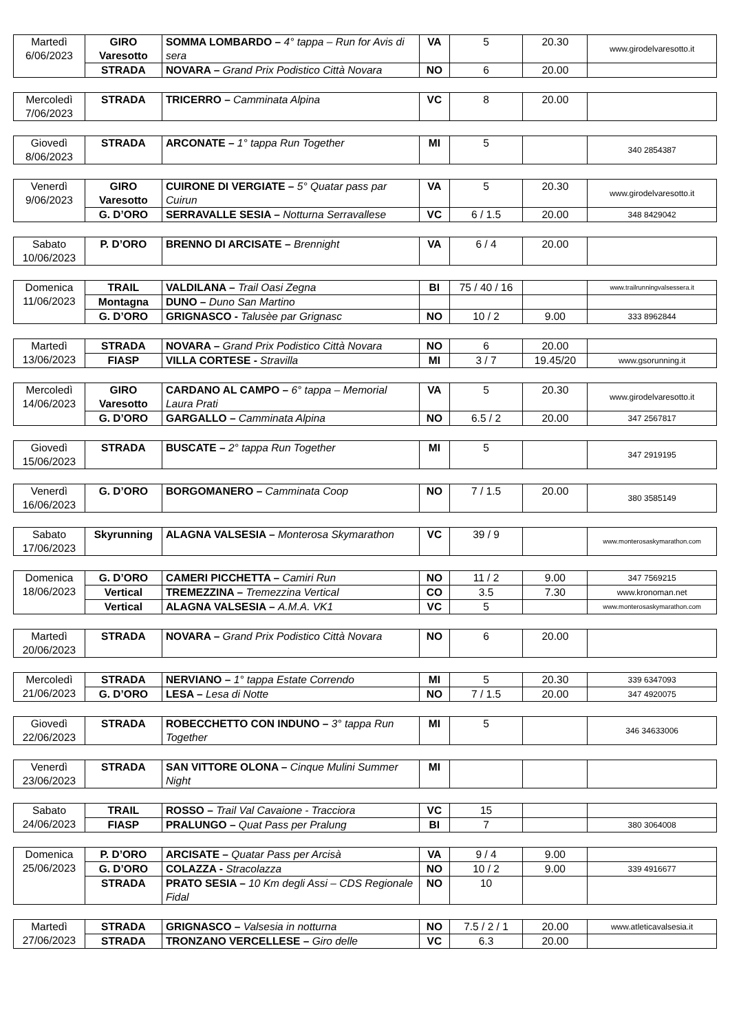| Martedì 6/06/2023 | GIRO Varesotto | SOMMA LOMBARDO – 4° tappa – Run for Avis di sera | VA | 5 | 20.30 | www.girodelvaresotto.it |
| | STRADA | NOVARA – Grand Prix Podistico Città Novara | NO | 6 | 20.00 | |
| Mercoledì 7/06/2023 | STRADA | TRICERRO – Camminata Alpina | VC | 8 | 20.00 | |
| Giovedì 8/06/2023 | STRADA | ARCONATE – 1° tappa Run Together | MI | 5 | | 340 2854387 |
| Venerdì 9/06/2023 | GIRO Varesotto | CUIRONE DI VERGIATE – 5° Quatar pass par Cuirun | VA | 5 | 20.30 | www.girodelvaresotto.it |
| | G. D’ORO | SERRAVALLE SESIA – Notturna Serravallese | VC | 6 / 1.5 | 20.00 | 348 8429042 |
| Sabato 10/06/2023 | P. D’ORO | BRENNO DI ARCISATE – Brennight | VA | 6 / 4 | 20.00 | |
| Domenica 11/06/2023 | TRAIL | VALDILANA – Trail Oasi Zegna | BI | 75 / 40 / 16 | | www.trailrunningvalsessera.it |
| | Montagna | DUNO – Duno San Martino | | | | |
| | G. D’ORO | GRIGNASCO - Talusèe par Grignasc | NO | 10 / 2 | 9.00 | 333 8962844 |
| Martedì 13/06/2023 | STRADA | NOVARA – Grand Prix Podistico Città Novara | NO | 6 | 20.00 | |
| | FIASP | VILLA CORTESE - Stravilla | MI | 3 / 7 | 19.45/20 | www.gsorunning.it |
| Mercoledì 14/06/2023 | GIRO Varesotto | CARDANO AL CAMPO – 6° tappa – Memorial Laura Prati | VA | 5 | 20.30 | www.girodelvaresotto.it |
| | G. D’ORO | GARGALLO – Camminata Alpina | NO | 6.5 / 2 | 20.00 | 347 2567817 |
| Giovedì 15/06/2023 | STRADA | BUSCATE – 2° tappa Run Together | MI | 5 | | 347 2919195 |
| Venerdì 16/06/2023 | G. D’ORO | BORGOMANERO – Camminata Coop | NO | 7 / 1.5 | 20.00 | 380 3585149 |
| Sabato 17/06/2023 | Skyrunning | ALAGNA VALSESIA – Monterosa Skymarathon | VC | 39 / 9 | | www.monterosaskymarathon.com |
| Domenica 18/06/2023 | G. D’ORO | CAMERI PICCHETTA – Camiri Run | NO | 11 / 2 | 9.00 | 347 7569215 |
| | Vertical | TREMEZZINA – Tremezzina Vertical | CO | 3.5 | 7.30 | www.kronoman.net |
| | Vertical | ALAGNA VALSESIA – A.M.A. VK1 | VC | 5 | | www.monterosaskymarathon.com |
| Martedì 20/06/2023 | STRADA | NOVARA – Grand Prix Podistico Città Novara | NO | 6 | 20.00 | |
| Mercoledì 21/06/2023 | STRADA | NERVIANO – 1° tappa Estate Correndo | MI | 5 | 20.30 | 339 6347093 |
| | G. D’ORO | LESA – Lesa di Notte | NO | 7 / 1.5 | 20.00 | 347 4920075 |
| Giovedì 22/06/2023 | STRADA | ROBECCHETTO CON INDUNO – 3° tappa Run Together | MI | 5 | | 346 34633006 |
| Venerdì 23/06/2023 | STRADA | SAN VITTORE OLONA – Cinque Mulini Summer Night | MI | | | |
| Sabato 24/06/2023 | TRAIL | ROSSO – Trail Val Cavaione - Tracciora | VC | 15 | | |
| | FIASP | PRALUNGO – Quat Pass per Pralung | BI | 7 | | 380 3064008 |
| Domenica 25/06/2023 | P. D’ORO | ARCISATE – Quatar Pass per Arcisà | VA | 9 / 4 | 9.00 | |
| | G. D’ORO | COLAZZA - Stracolazza | NO | 10 / 2 | 9.00 | 339 4916677 |
| | STRADA | PRATO SESIA – 10 Km degli Assi – CDS Regionale Fidal | NO | 10 | | |
| Martedì 27/06/2023 | STRADA | GRIGNASCO – Valsesia in notturna | NO | 7.5 / 2 / 1 | 20.00 | www.atleticavalsesia.it |
| | STRADA | TRONZANO VERCELLESE – Giro delle | VC | 6.3 | 20.00 | |